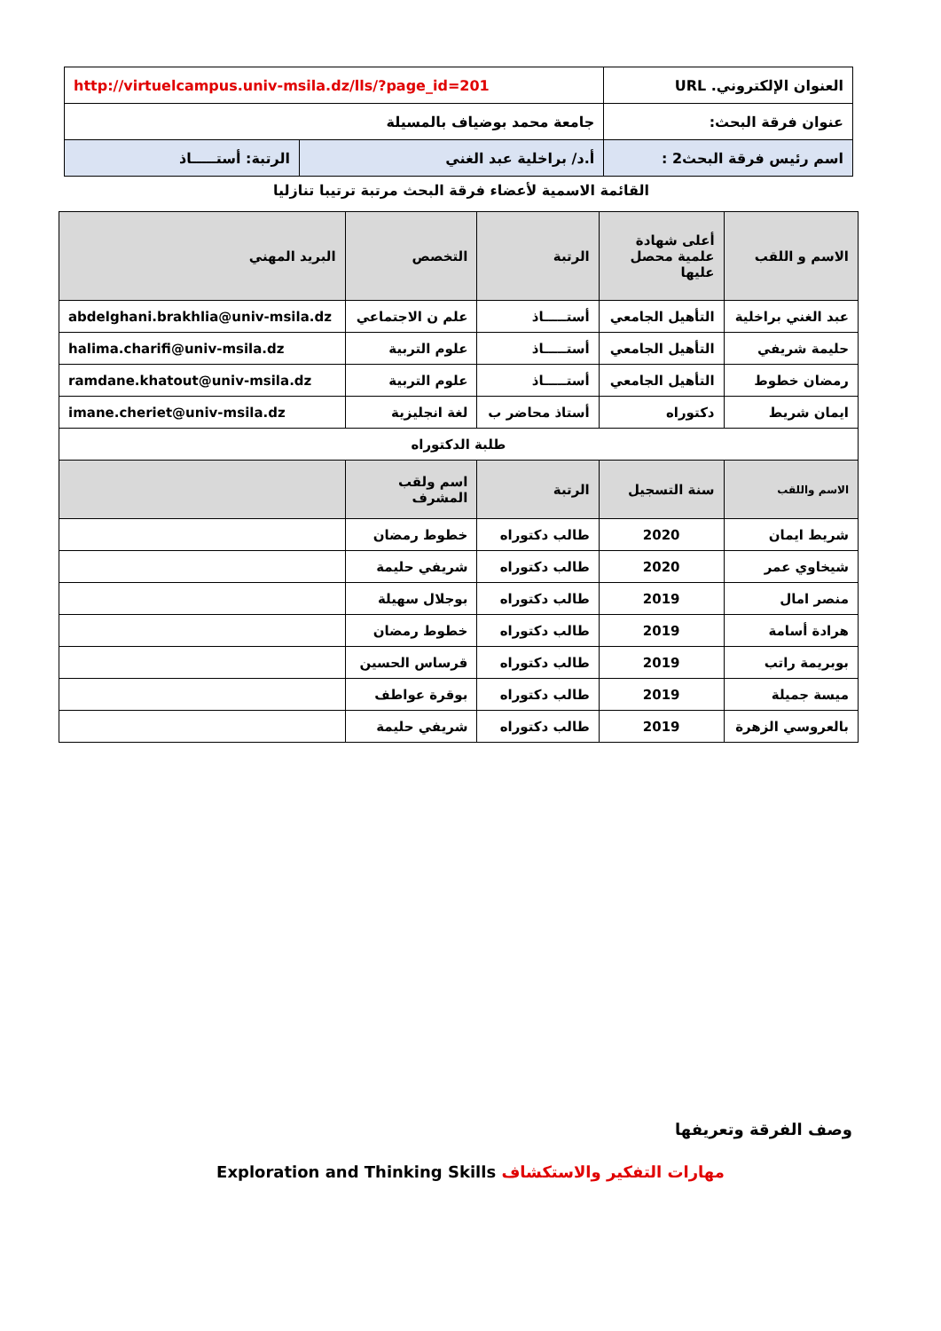| العنوان الإلكتروني. URL | http://virtuelcampus.univ-msila.dz/lls/?page_id=201 | |
| عنوان فرقة البحث: | جامعة محمد بوضياف بالمسيلة | |
| اسم رئيس فرقة البحث2 : | أ.د/ براخلية عبد الغني | الرتبة: أستـــــاذ |
القائمة الاسمية لأعضاء فرقة البحث مرتبة ترتيبا تنازليا
| الاسم و اللقب | أعلى شهادة علمية محصل عليها | الرتبة | التخصص | البريد المهني |
| عبد الغني براخلية | التأهيل الجامعي | أستـــــاذ | علم ن الاجتماعي | abdelghani.brakhlia@univ-msila.dz |
| حليمة شريفي | التأهيل الجامعي | أستـــــاذ | علوم التربية | halima.charifi@univ-msila.dz |
| رمضان خطوط | التأهيل الجامعي | أستـــــاذ | علوم التربية | ramdane.khatout@univ-msila.dz |
| ايمان شريط | دكتوراه | أستاذ محاضر ب | لغة انجليزية | imane.cheriet@univ-msila.dz |
| طلبة الدكتوراه | | | | |
| الاسم واللقب | سنة التسجيل | الرتبة | اسم ولقب المشرف | |
| شريط ايمان | 2020 | طالب دكتوراه | خطوط رمضان | |
| شيخاوي عمر | 2020 | طالب دكتوراه | شريفي حليمة | |
| منصر امال | 2019 | طالب دكتوراه | بوجلال سهيلة | |
| هرادة أسامة | 2019 | طالب دكتوراه | خطوط رمضان | |
| بوبريمة راتب | 2019 | طالب دكتوراه | قرساس الحسين | |
| ميسة جميلة | 2019 | طالب دكتوراه | بوقرة عواطف | |
| بالعروسي الزهرة | 2019 | طالب دكتوراه | شريفي حليمة | |
وصف الفرقة وتعريفها
مهارات التفكير والاستكشاف Exploration and Thinking Skills